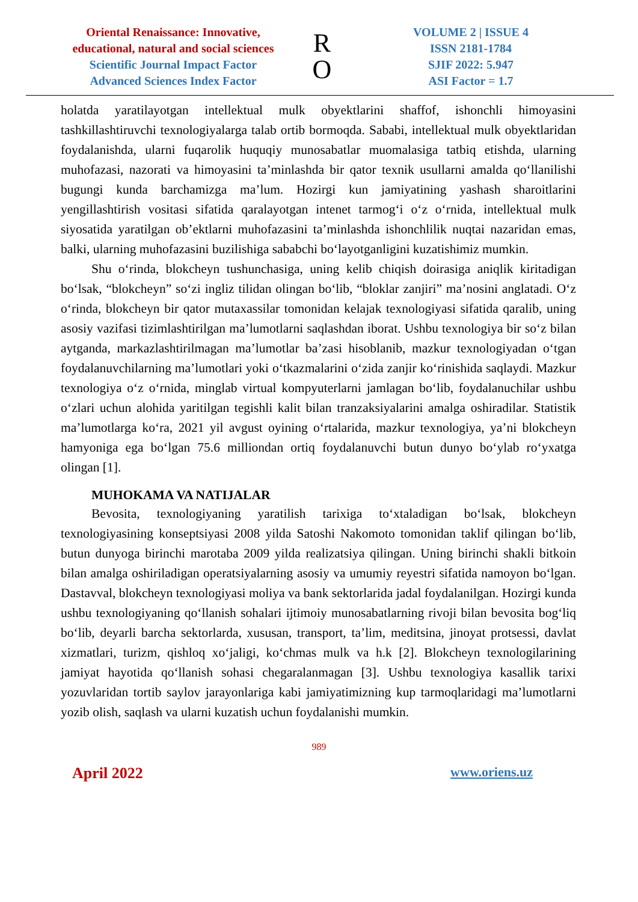Oriental Renaissance: Innovative, educational, natural and social sciences
Scientific Journal Impact Factor
Advanced Sciences Index Factor
R
O
VOLUME 2 | ISSUE 4
ISSN 2181-1784
SJIF 2022: 5.947
ASI Factor = 1.7
holatda yaratilayotgan intellektual mulk obyektlarini shaffof, ishonchli himoyasini tashkillashtiruvchi texnologiyalarga talab ortib bormoqda. Sababi, intellektual mulk obyektlaridan foydalanishda, ularni fuqarolik huquqiy munosabatlar muomalasiga tatbiq etishda, ularning muhofazasi, nazorati va himoyasini ta’minlashda bir qator texnik usullarni amalda qo‘llanilishi bugungi kunda barchamizga ma’lum. Hozirgi kun jamiyatining yashash sharoitlarini yengillashtirish vositasi sifatida qaralayotgan intenet tarmog‘i o‘z o‘rnida, intellektual mulk siyosatida yaratilgan ob’ektlarni muhofazasini ta’minlashda ishonchlilik nuqtai nazaridan emas, balki, ularning muhofazasini buzilishiga sababchi bo‘layotganligini kuzatishimiz mumkin.
Shu o‘rinda, blokcheyn tushunchasiga, uning kelib chiqish doirasiga aniqlik kiritadigan bo‘lsak, “blokcheyn” so‘zi ingliz tilidan olingan bo‘lib, “bloklar zanjiri” ma’nosini anglatadi. O‘z o‘rinda, blokcheyn bir qator mutaxassilar tomonidan kelajak texnologiyasi sifatida qaralib, uning asosiy vazifasi tizimlashtirilgan ma’lumotlarni saqlashdan iborat. Ushbu texnologiya bir so‘z bilan aytganda, markazlashtirilmagan ma’lumotlar ba’zasi hisoblanib, mazkur texnologiyadan o‘tgan foydalanuvchilarning ma’lumotlari yoki o‘tkazmalarini o‘zida zanjir ko‘rinishida saqlaydi. Mazkur texnologiya o‘z o‘rnida, minglab virtual kompyuterlarni jamlagan bo‘lib, foydalanuchilar ushbu o‘zlari uchun alohida yaritilgan tegishli kalit bilan tranzaksiyalarini amalga oshiradilar. Statistik ma’lumotlarga ko‘ra, 2021 yil avgust oyining o‘rtalarida, mazkur texnologiya, ya’ni blokcheyn hamyoniga ega bo‘lgan 75.6 milliondan ortiq foydalanuvchi butun dunyo bo‘ylab ro‘yxatga olingan [1].
MUHOKAMA VA NATIJALAR
Bevosita, texnologiyaning yaratilish tarixiga to‘xtaladigan bo‘lsak, blokcheyn texnologiyasining konseptsiyasi 2008 yilda Satoshi Nakomoto tomonidan taklif qilingan bo‘lib, butun dunyoga birinchi marotaba 2009 yilda realizatsiya qilingan. Uning birinchi shakli bitkoin bilan amalga oshiriladigan operatsiyalarning asosiy va umumiy reyestri sifatida namoyon bo‘lgan. Dastavval, blokcheyn texnologiyasi moliya va bank sektorlarida jadal foydalanilgan. Hozirgi kunda ushbu texnologiyaning qo‘llanish sohalari ijtimoiy munosabatlarning rivoji bilan bevosita bog‘liq bo‘lib, deyarli barcha sektorlarda, xususan, transport, ta’lim, meditsina, jinoyat protsessi, davlat xizmatlari, turizm, qishloq xo‘jaligi, ko‘chmas mulk va h.k [2]. Blokcheyn texnologilarining jamiyat hayotida qo‘llanish sohasi chegaralanmagan [3]. Ushbu texnologiya kasallik tarixi yozuvlaridan tortib saylov jarayonlariga kabi jamiyatimizning kup tarmoqlaridagi ma’lumotlarni yozib olish, saqlash va ularni kuzatish uchun foydalanishi mumkin.
989
April 2022 www.oriens.uz